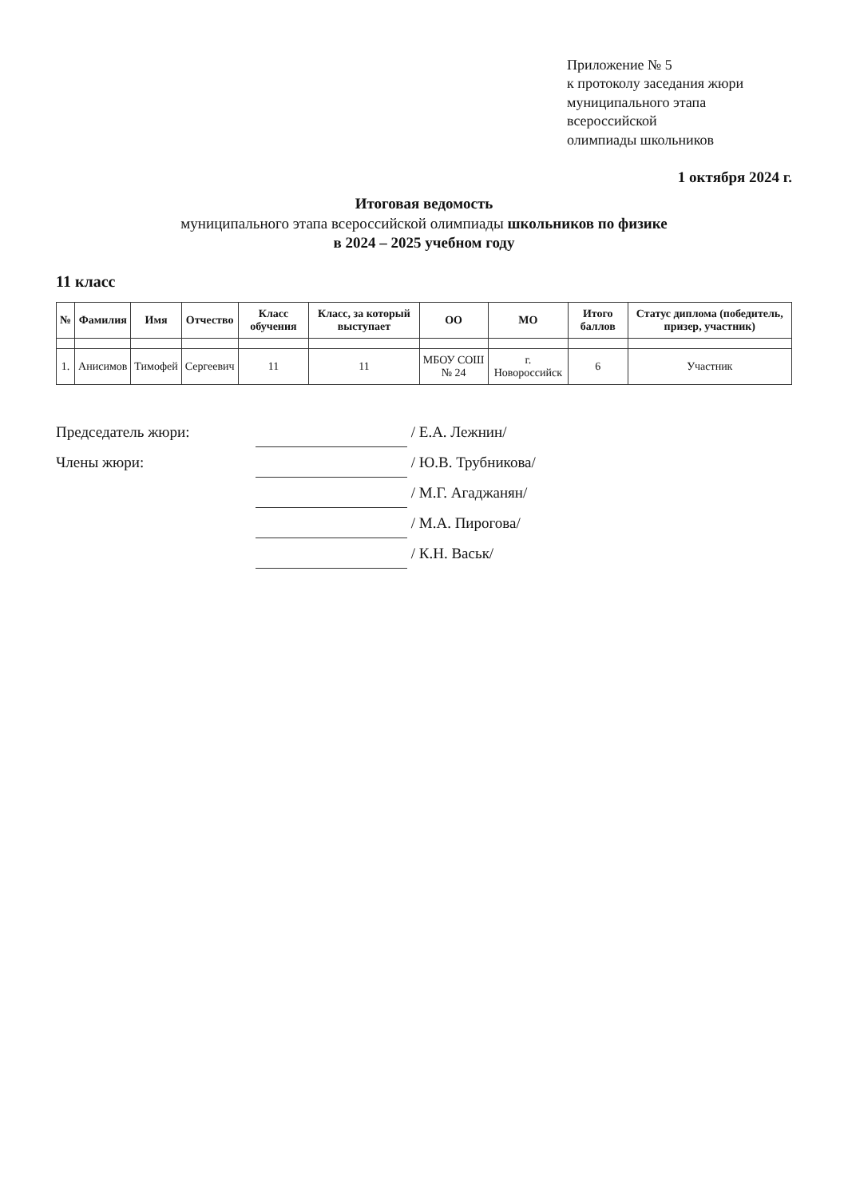Приложение № 5
к протоколу заседания жюри
муниципального этапа всероссийской
олимпиады школьников
1 октября 2024 г.
Итоговая ведомость
муниципального этапа всероссийской олимпиады школьников по физике
в 2024 – 2025 учебном году
11 класс
| № | Фамилия | Имя | Отчество | Класс обучения | Класс, за который выступает | ОО | МО | Итого баллов | Статус диплома (победитель, призер, участник) |
| --- | --- | --- | --- | --- | --- | --- | --- | --- | --- |
| 1. | Анисимов | Тимофей | Сергеевич | 11 | 11 | МБОУ СОШ № 24 | г. Новороссийск | 6 | Участник |
Председатель жюри: / Е.А. Лежнин/
Члены жюри: / Ю.В. Трубникова/
/ М.Г. Агаджанян/
/ М.А. Пирогова/
/ К.Н. Васьк/